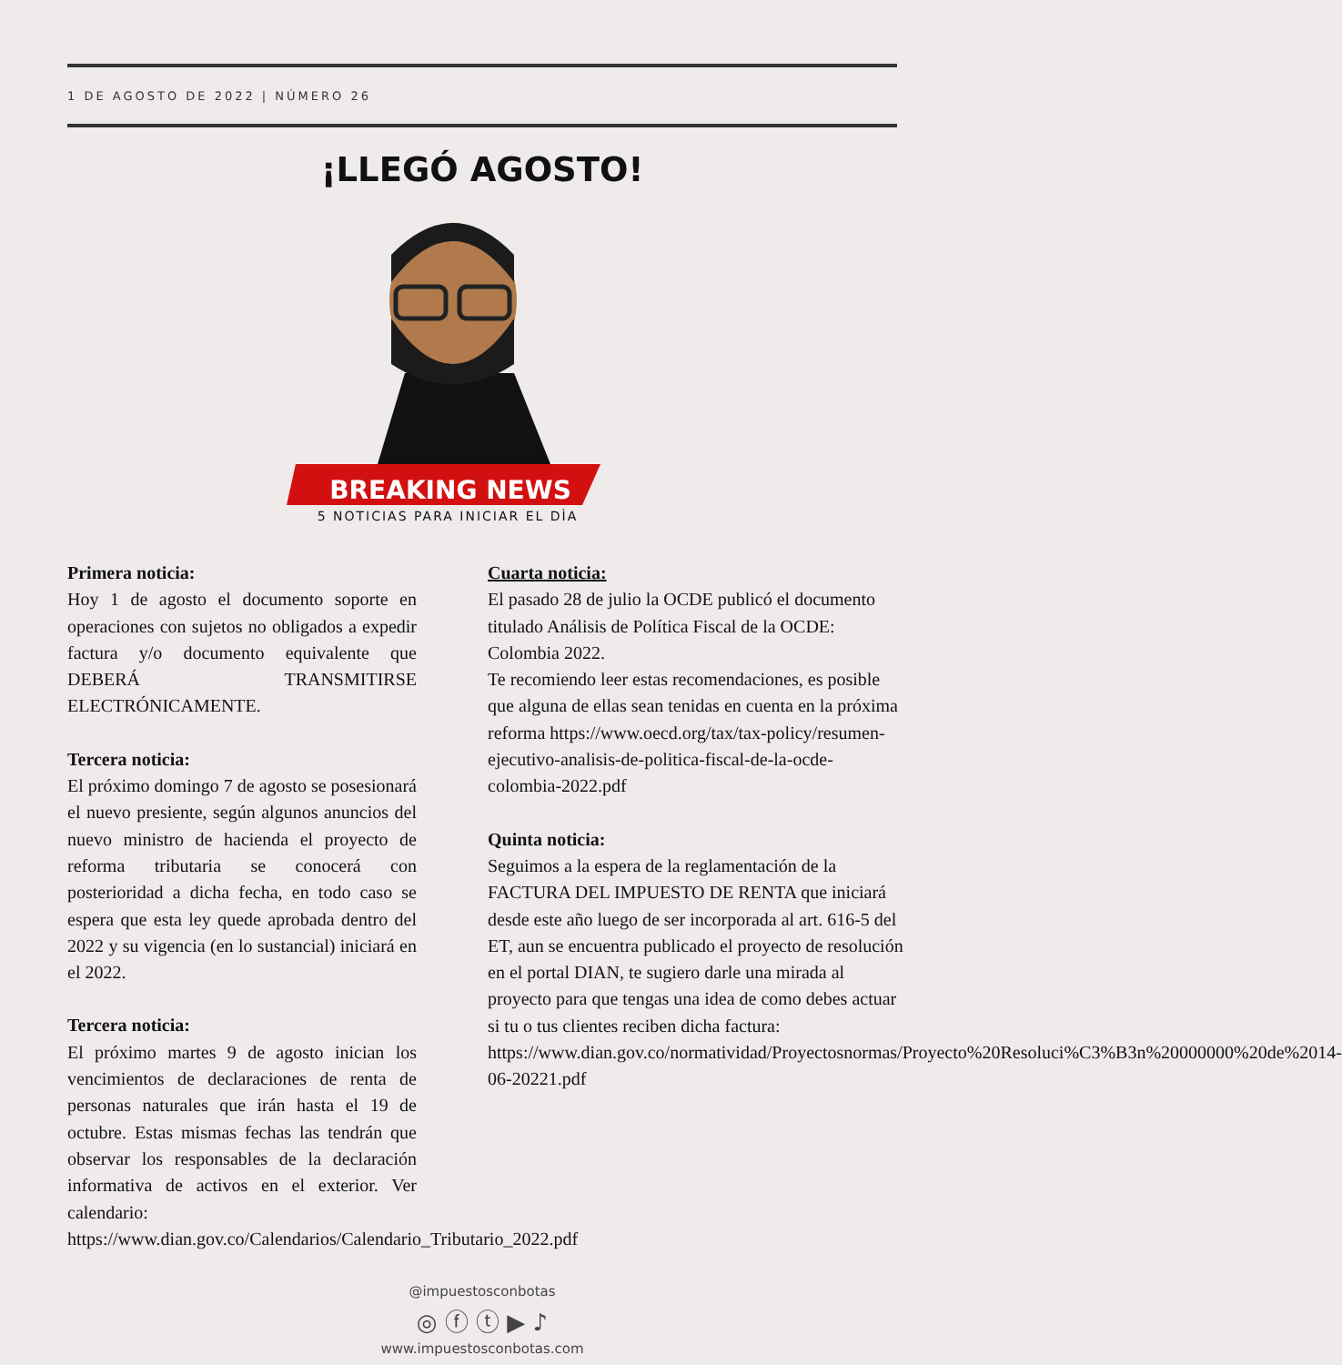1 DE AGOSTO DE 2022 | NÚMERO 26
¡LLEGÓ AGOSTO!
BREAKING NEWS
5 NOTICIAS PARA INICIAR EL DÌA
Primera noticia:
Hoy 1 de agosto el documento soporte en operaciones con sujetos no obligados a expedir factura y/o documento equivalente que DEBERÁ TRANSMITIRSE ELECTRÓNICAMENTE.
Tercera noticia:
El próximo domingo 7 de agosto se posesionará el nuevo presiente, según algunos anuncios del nuevo ministro de hacienda el proyecto de reforma tributaria se conocerá con posterioridad a dicha fecha, en todo caso se espera que esta ley quede aprobada dentro del 2022 y su vigencia (en lo sustancial) iniciará en el 2022.
Tercera noticia:
El próximo martes 9 de agosto inician los vencimientos de declaraciones de renta de personas naturales que irán hasta el 19 de octubre. Estas mismas fechas las tendrán que observar los responsables de la declaración informativa de activos en el exterior. Ver calendario: https://www.dian.gov.co/Calendarios/Calendario_Tributario_2022.pdf
Cuarta noticia:
El pasado 28 de julio la OCDE publicó el documento titulado Análisis de Política Fiscal de la OCDE: Colombia 2022.
Te recomiendo leer estas recomendaciones, es posible que alguna de ellas sean tenidas en cuenta en la próxima reforma https://www.oecd.org/tax/tax-policy/resumen-ejecutivo-analisis-de-politica-fiscal-de-la-ocde-colombia-2022.pdf
Quinta noticia:
Seguimos a la espera de la reglamentación de la FACTURA DEL IMPUESTO DE RENTA que iniciará desde este año luego de ser incorporada al art. 616-5 del ET, aun se encuentra publicado el proyecto de resolución en el portal DIAN, te sugiero darle una mirada al proyecto para que tengas una idea de como debes actuar si tu o tus clientes reciben dicha factura: https://www.dian.gov.co/normatividad/Proyectosnormas/Proyecto%20Resoluci%C3%B3n%20000000%20de%2014-06-20221.pdf
@impuestosconbotas
◎ ⓕ ⓣ ▶ ♪
www.impuestosconbotas.com